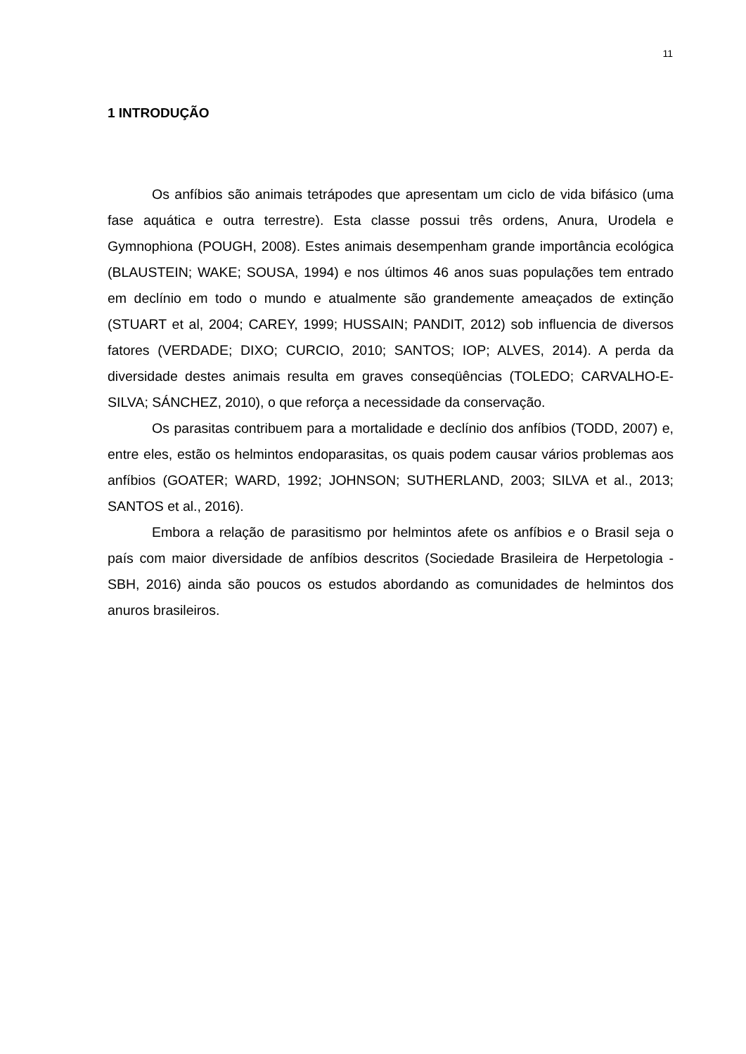11
1 INTRODUÇÃO
Os anfíbios são animais tetrápodes que apresentam um ciclo de vida bifásico (uma fase aquática e outra terrestre). Esta classe possui três ordens, Anura, Urodela e Gymnophiona (POUGH, 2008). Estes animais desempenham grande importância ecológica (BLAUSTEIN; WAKE; SOUSA, 1994) e nos últimos 46 anos suas populações tem entrado em declínio em todo o mundo e atualmente são grandemente ameaçados de extinção (STUART et al, 2004; CAREY, 1999; HUSSAIN; PANDIT, 2012) sob influencia de diversos fatores (VERDADE; DIXO; CURCIO, 2010; SANTOS; IOP; ALVES, 2014). A perda da diversidade destes animais resulta em graves conseqüências (TOLEDO; CARVALHO-E-SILVA; SÁNCHEZ, 2010), o que reforça a necessidade da conservação.
Os parasitas contribuem para a mortalidade e declínio dos anfíbios (TODD, 2007) e, entre eles, estão os helmintos endoparasitas, os quais podem causar vários problemas aos anfíbios (GOATER; WARD, 1992; JOHNSON; SUTHERLAND, 2003; SILVA et al., 2013; SANTOS et al., 2016).
Embora a relação de parasitismo por helmintos afete os anfíbios e o Brasil seja o país com maior diversidade de anfíbios descritos (Sociedade Brasileira de Herpetologia - SBH, 2016) ainda são poucos os estudos abordando as comunidades de helmintos dos anuros brasileiros.